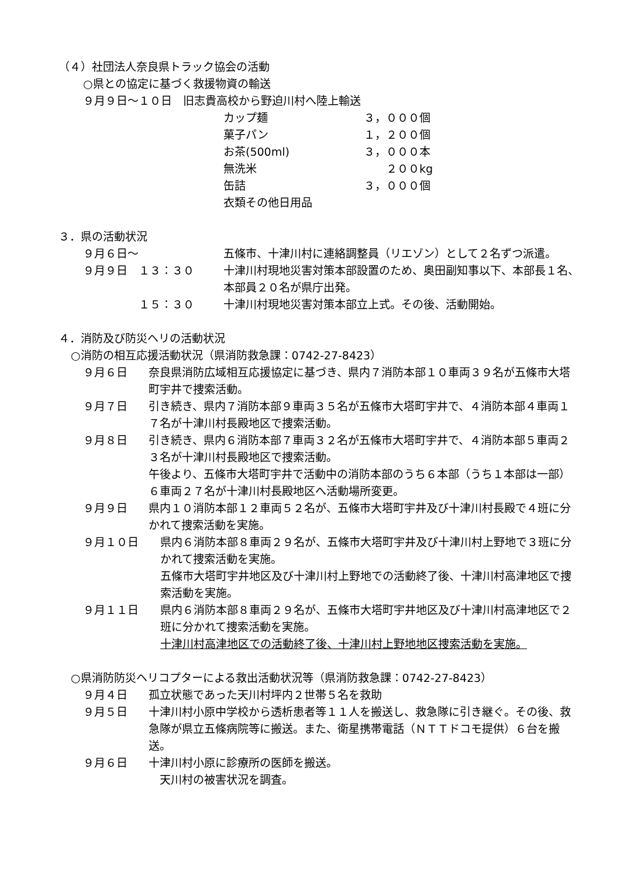（４）社団法人奈良県トラック協会の活動
○県との協定に基づく救援物資の輸送
９月９日～１０日　旧志貴高校から野迫川村へ陸上輸送
カップ麺 ３，０００個
菓子パン １，２００個
お茶(500ml) ３，０００本
無洗米　　２００kg
缶詰 ３，０００個
衣類その他日用品
３．県の活動状況
９月６日～ 五條市、十津川村に連絡調整員（リエゾン）として２名ずつ派遣。
９月９日　１３：３０ 十津川村現地災害対策本部設置のため、奥田副知事以下、本部長１名、本部員２０名が県庁出発。
　　　　　１５：３０ 十津川村現地災害対策本部立上式。その後、活動開始。
４．消防及び防災ヘリの活動状況
○消防の相互応援活動状況（県消防救急課：0742-27-8423）
９月６日 奈良県消防広域相互応援協定に基づき、県内７消防本部１０車両３９名が五條市大塔町宇井で捜索活動。
９月７日 引き続き、県内７消防本部９車両３５名が五條市大塔町宇井で、４消防本部４車両１７名が十津川村長殿地区で捜索活動。
９月８日 引き続き、県内６消防本部７車両３２名が五條市大塔町宇井で、４消防本部５車両２３名が十津川村長殿地区で捜索活動。
午後より、五條市大塔町宇井で活動中の消防本部のうち６本部（うち１本部は一部）６車両２７名が十津川村長殿地区へ活動場所変更。
９月９日 県内１０消防本部１２車両５２名が、五條市大塔町宇井及び十津川村長殿で４班に分かれて捜索活動を実施。
９月１０日 県内６消防本部８車両２９名が、五條市大塔町宇井及び十津川村上野地で３班に分かれて捜索活動を実施。
五條市大塔町宇井地区及び十津川村上野地での活動終了後、十津川村高津地区で捜索活動を実施。
９月１１日 県内６消防本部８車両２９名が、五條市大塔町宇井地区及び十津川村高津地区で２班に分かれて捜索活動を実施。
十津川村高津地区での活動終了後、十津川村上野地地区捜索活動を実施。
○県消防防災ヘリコプターによる救出活動状況等（県消防救急課：0742-27-8423）
９月４日 孤立状態であった天川村坪内２世帯５名を救助
９月５日 十津川村小原中学校から透析患者等１１人を搬送し、救急隊に引き継ぐ。その後、救急隊が県立五條病院等に搬送。また、衛星携帯電話（ＮＴＴドコモ提供）６台を搬送。
９月６日 十津川村小原に診療所の医師を搬送。
　天川村の被害状況を調査。